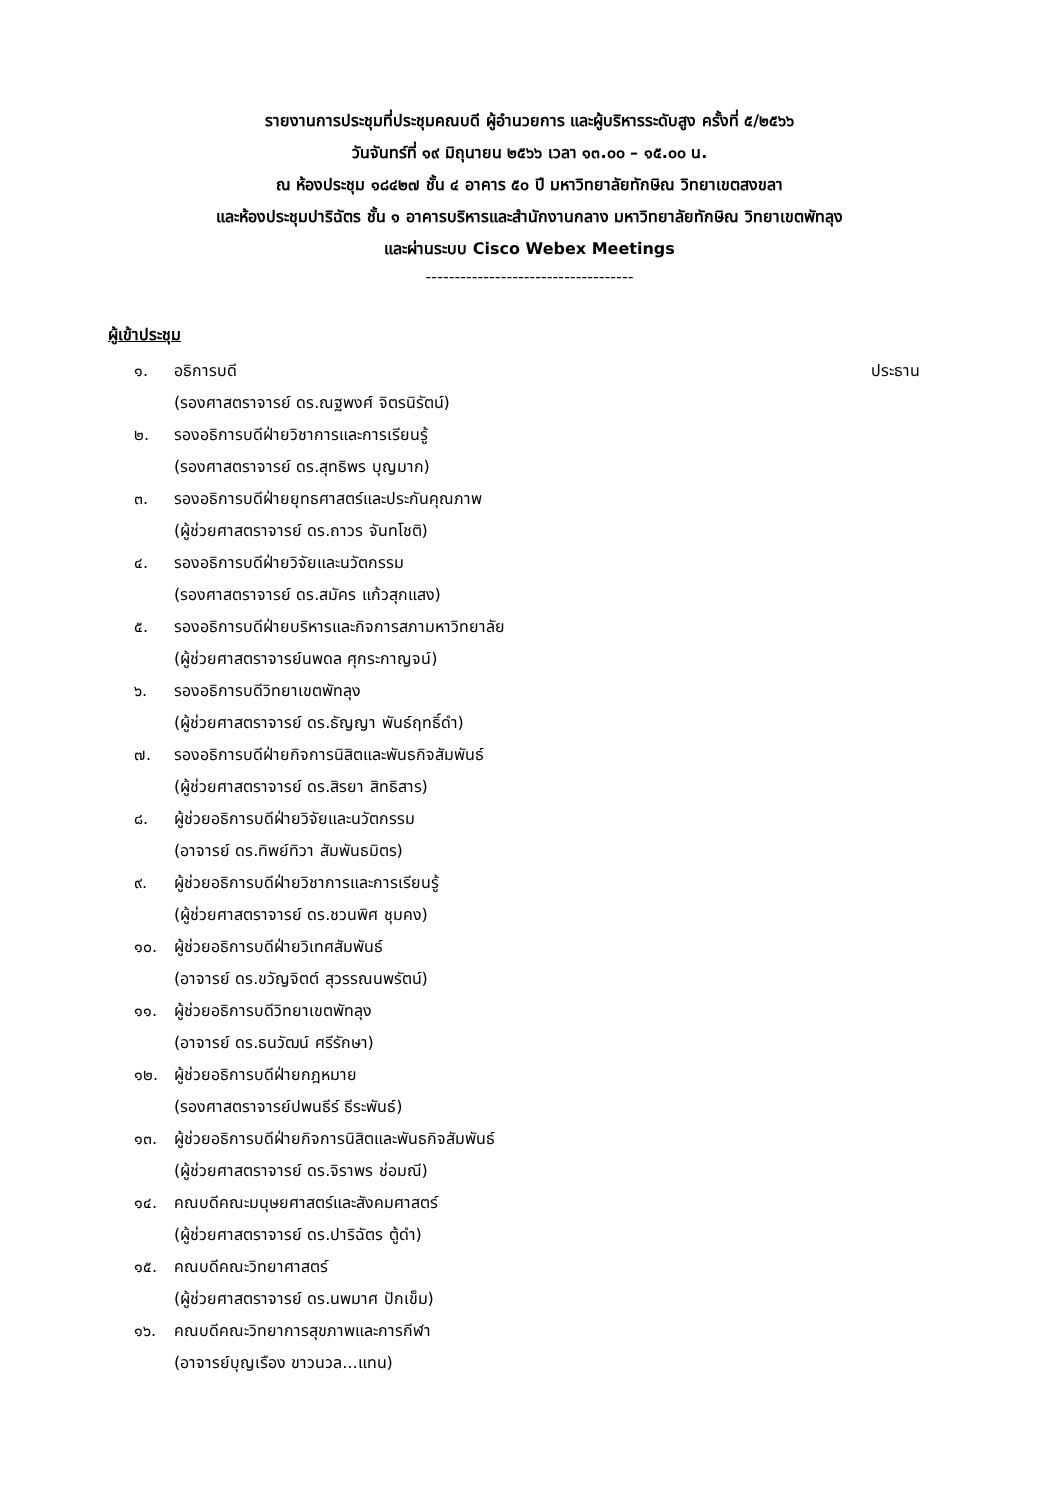รายงานการประชุมที่ประชุมคณบดี ผู้อำนวยการ และผู้บริหารระดับสูง ครั้งที่ ๕/๒๕๖๖
วันจันทร์ที่ ๑๙ มิถุนายน ๒๕๖๖ เวลา ๑๓.๐๐ – ๑๕.๐๐ น.
ณ ห้องประชุม ๑๘๔๒๗ ชั้น ๔ อาคาร ๕๐ ปี มหาวิทยาลัยทักษิณ วิทยาเขตสงขลา
และห้องประชุมปาริฉัตร ชั้น ๑ อาคารบริหารและสำนักงานกลาง มหาวิทยาลัยทักษิณ วิทยาเขตพัทลุง
และผ่านระบบ Cisco Webex Meetings
------------------------------------
ผู้เข้าประชุม
๑. อธิการบดี ประธาน
(รองศาสตราจารย์ ดร.ณฐพงศ์ จิตรนิรัตน์)
๒. รองอธิการบดีฝ่ายวิชาการและการเรียนรู้
(รองศาสตราจารย์ ดร.สุทธิพร บุญมาก)
๓. รองอธิการบดีฝ่ายยุทธศาสตร์และประกันคุณภาพ
(ผู้ช่วยศาสตราจารย์ ดร.ถาวร จันทโชติ)
๔. รองอธิการบดีฝ่ายวิจัยและนวัตกรรม
(รองศาสตราจารย์ ดร.สมัคร แก้วสุกแสง)
๕. รองอธิการบดีฝ่ายบริหารและกิจการสภามหาวิทยาลัย
(ผู้ช่วยศาสตราจารย์นพดล ศุกระกาญจน์)
๖. รองอธิการบดีวิทยาเขตพัทลุง
(ผู้ช่วยศาสตราจารย์ ดร.ธัญญา พันธ์ฤทธิ์ดำ)
๗. รองอธิการบดีฝ่ายกิจการนิสิตและพันธกิจสัมพันธ์
(ผู้ช่วยศาสตราจารย์ ดร.สิรยา สิทธิสาร)
๘. ผู้ช่วยอธิการบดีฝ่ายวิจัยและนวัตกรรม
(อาจารย์ ดร.ทิพย์ทิวา สัมพันธมิตร)
๙. ผู้ช่วยอธิการบดีฝ่ายวิชาการและการเรียนรู้
(ผู้ช่วยศาสตราจารย์ ดร.ชวนพิศ ชุมคง)
๑๐. ผู้ช่วยอธิการบดีฝ่ายวิเทศสัมพันธ์
(อาจารย์ ดร.ขวัญจิตต์ สุวรรณนพรัตน์)
๑๑. ผู้ช่วยอธิการบดีวิทยาเขตพัทลุง
(อาจารย์ ดร.ธนวัฒน์ ศรีรักษา)
๑๒. ผู้ช่วยอธิการบดีฝ่ายกฎหมาย
(รองศาสตราจารย์ปพนธีร์ ธีระพันธ์)
๑๓. ผู้ช่วยอธิการบดีฝ่ายกิจการนิสิตและพันธกิจสัมพันธ์
(ผู้ช่วยศาสตราจารย์ ดร.จิราพร ช่อมณี)
๑๔. คณบดีคณะมนุษยศาสตร์และสังคมศาสตร์
(ผู้ช่วยศาสตราจารย์ ดร.ปาริฉัตร ตู้ดำ)
๑๕. คณบดีคณะวิทยาศาสตร์
(ผู้ช่วยศาสตราจารย์ ดร.นพมาศ ปักเข็ม)
๑๖. คณบดีคณะวิทยาการสุขภาพและการกีฬา
(อาจารย์บุญเรือง ขาวนวล...แทน)